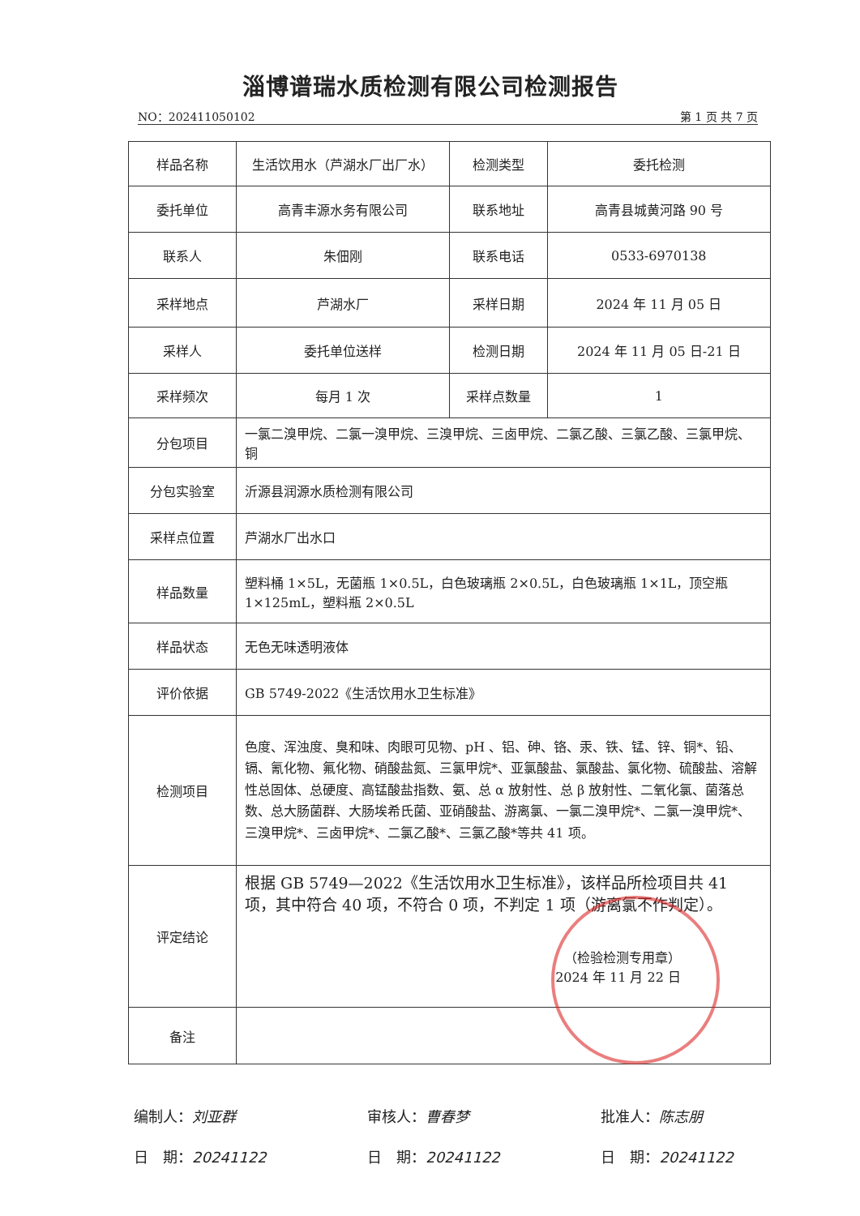淄博谱瑞水质检测有限公司检测报告
NO：202411050102 第 1 页 共 7 页
| 样品名称 | 生活饮用水（芦湖水厂出厂水） | 检测类型 | 委托检测 |
| 委托单位 | 高青丰源水务有限公司 | 联系地址 | 高青县城黄河路 90 号 |
| 联系人 | 朱佃刚 | 联系电话 | 0533-6970138 |
| 采样地点 | 芦湖水厂 | 采样日期 | 2024 年 11 月 05 日 |
| 采样人 | 委托单位送样 | 检测日期 | 2024 年 11 月 05 日-21 日 |
| 采样频次 | 每月 1 次 | 采样点数量 | 1 |
| 分包项目 | 一氯二溴甲烷、二氯一溴甲烷、三溴甲烷、三卤甲烷、二氯乙酸、三氯乙酸、三氯甲烷、铜 | | |
| 分包实验室 | 沂源县润源水质检测有限公司 | | |
| 采样点位置 | 芦湖水厂出水口 | | |
| 样品数量 | 塑料桶 1×5L，无菌瓶 1×0.5L，白色玻璃瓶 2×0.5L，白色玻璃瓶 1×1L，顶空瓶 1×125mL，塑料瓶 2×0.5L | | |
| 样品状态 | 无色无味透明液体 | | |
| 评价依据 | GB 5749-2022《生活饮用水卫生标准》 | | |
| 检测项目 | 色度、浑浊度、臭和味、肉眼可见物、pH 、铝、砷、铬、汞、铁、锰、锌、铜*、铅、镉、氰化物、氟化物、硝酸盐氮、三氯甲烷*、亚氯酸盐、氯酸盐、氯化物、硫酸盐、溶解性总固体、总硬度、高锰酸盐指数、氨、总 α 放射性、总 β 放射性、二氧化氯、菌落总数、总大肠菌群、大肠埃希氏菌、亚硝酸盐、游离氯、一氯二溴甲烷*、二氯一溴甲烷*、三溴甲烷*、三卤甲烷*、二氯乙酸*、三氯乙酸*等共 41 项。 | | |
| 评定结论 | 根据 GB 5749—2022《生活饮用水卫生标准》，该样品所检项目共 41 项，其中符合 40 项，不符合 0 项，不判定 1 项（游离氯不作判定）。 （检验检测专用章） 2024 年 11 月 22 日 | | |
| 备注 | | | |
编制人：刘亚群
日　期：20241122
审核人：曹春梦
日　期：20241122
批准人：陈志朋
日　期：20241122